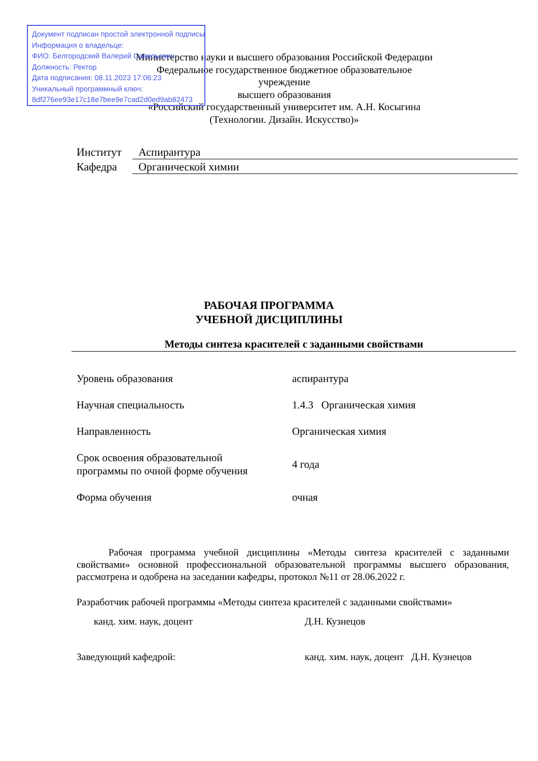Документ подписан простой электронной подписью
Информация о владельце:
ФИО: Белгородский Валерий Савельевич
Должность: Ректор
Дата подписания: 08.11.2023 17:06:23
Уникальный программный ключ:
8df276ee93e17c18e7bee9e7cad2d0ed9ab82473
Министерство науки и высшего образования Российской Федерации
Федеральное государственное бюджетное образовательное учреждение
высшего образования
«Российский государственный университет им. А.Н. Косыгина
(Технологии. Дизайн. Искусство)»
| Институт | Аспирантура |
| Кафедра | Органической химии |
РАБОЧАЯ ПРОГРАММА
УЧЕБНОЙ ДИСЦИПЛИНЫ
Методы синтеза красителей с заданными свойствами
| Уровень образования | аспирантура |
| Научная специальность | 1.4.3 Органическая химия |
| Направленность | Органическая химия |
| Срок освоения образовательной программы по очной форме обучения | 4 года |
| Форма обучения | очная |
Рабочая программа учебной дисциплины «Методы синтеза красителей с заданными свойствами» основной профессиональной образовательной программы высшего образования, рассмотрена и одобрена на заседании кафедры, протокол №11 от 28.06.2022 г.
Разработчик рабочей программы «Методы синтеза красителей с заданными свойствами»
канд. хим. наук, доцент Д.Н. Кузнецов
Заведующий кафедрой: канд. хим. наук, доцент Д.Н. Кузнецов